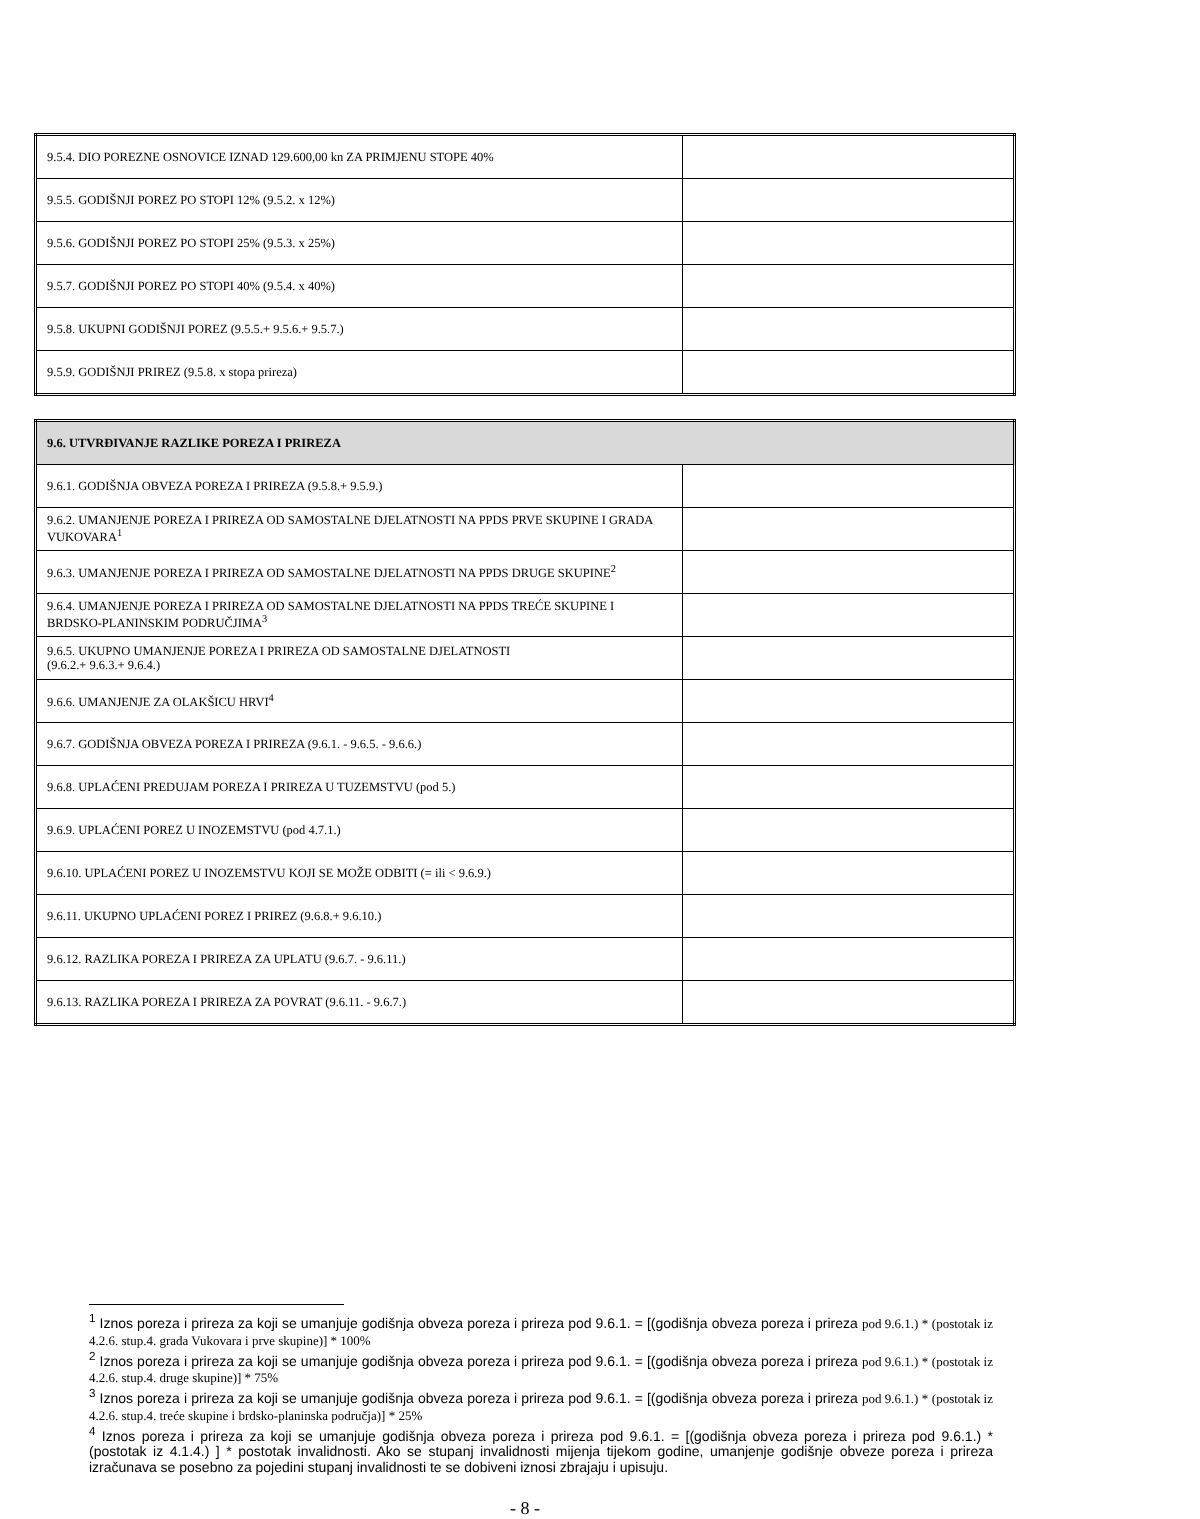| 9.5.4. DIO POREZNE OSNOVICE IZNAD 129.600,00 kn ZA PRIMJENU STOPE 40% | |
| 9.5.5. GODIŠNJI POREZ PO STOPI 12% (9.5.2. x 12%) | |
| 9.5.6. GODIŠNJI POREZ PO STOPI 25% (9.5.3. x 25%) | |
| 9.5.7. GODIŠNJI POREZ PO STOPI 40% (9.5.4. x 40%) | |
| 9.5.8. UKUPNI GODIŠNJI POREZ (9.5.5.+ 9.5.6.+ 9.5.7.) | |
| 9.5.9. GODIŠNJI PRIREZ (9.5.8. x stopa prireza) | |
| 9.6. UTVRĐIVANJE RAZLIKE POREZA I PRIREZA | |
| --- | --- |
| 9.6.1. GODIŠNJA OBVEZA POREZA I PRIREZA (9.5.8.+ 9.5.9.) | |
| 9.6.2. UMANJENJE POREZA I PRIREZA OD SAMOSTALNE DJELATNOSTI NA PPDS PRVE SKUPINE I GRADA VUKOVARA<sup>1</sup> | |
| 9.6.3. UMANJENJE POREZA I PRIREZA OD SAMOSTALNE DJELATNOSTI NA PPDS DRUGE SKUPINE<sup>2</sup> | |
| 9.6.4. UMANJENJE POREZA I PRIREZA OD SAMOSTALNE DJELATNOSTI NA PPDS TREĆE SKUPINE I BRDSKO-PLANINSKIM PODRUČJIMA<sup>3</sup> | |
| 9.6.5. UKUPNO UMANJENJE POREZA I PRIREZA OD SAMOSTALNE DJELATNOSTI (9.6.2.+ 9.6.3.+ 9.6.4.) | |
| 9.6.6. UMANJENJE ZA OLAKŠICU HRVI<sup>4</sup> | |
| 9.6.7. GODIŠNJA OBVEZA POREZA I PRIREZA (9.6.1. - 9.6.5. - 9.6.6.) | |
| 9.6.8. UPLAĆENI PREDUJAM POREZA I PRIREZA U TUZEMSTVU (pod 5.) | |
| 9.6.9. UPLAĆENI POREZ U INOZEMSTVU (pod 4.7.1.) | |
| 9.6.10. UPLAĆENI POREZ U INOZEMSTVU KOJI SE MOŽE ODBITI (= ili < 9.6.9.) | |
| 9.6.11. UKUPNO UPLAĆENI POREZ I PRIREZ (9.6.8.+ 9.6.10.) | |
| 9.6.12. RAZLIKA POREZA I PRIREZA ZA UPLATU (9.6.7. - 9.6.11.) | |
| 9.6.13. RAZLIKA POREZA I PRIREZA ZA POVRAT (9.6.11. - 9.6.7.) | |
<sup>1</sup> Iznos poreza i prireza za koji se umanjuje godišnja obveza poreza i prireza pod 9.6.1. = [(godišnja obveza poreza i prireza pod 9.6.1.) * (postotak iz 4.2.6. stup.4. grada Vukovara i prve skupine)] * 100%
<sup>2</sup> Iznos poreza i prireza za koji se umanjuje godišnja obveza poreza i prireza pod 9.6.1. = [(godišnja obveza poreza i prireza pod 9.6.1.) * (postotak iz 4.2.6. stup.4. druge skupine)] * 75%
<sup>3</sup> Iznos poreza i prireza za koji se umanjuje godišnja obveza poreza i prireza pod 9.6.1. = [(godišnja obveza poreza i prireza pod 9.6.1.) * (postotak iz 4.2.6. stup.4. treće skupine i brdsko-planinska područja)] * 25%
<sup>4</sup> Iznos poreza i prireza za koji se umanjuje godišnja obveza poreza i prireza pod 9.6.1. = [(godišnja obveza poreza i prireza pod 9.6.1.) * (postotak iz 4.1.4.) ] * postotak invalidnosti. Ako se stupanj invalidnosti mijenja tijekom godine, umanjenje godišnje obveze poreza i prireza izračunava se posebno za pojedini stupanj invalidnosti te se dobiveni iznosi zbrajaju i upisuju.
- 8 -